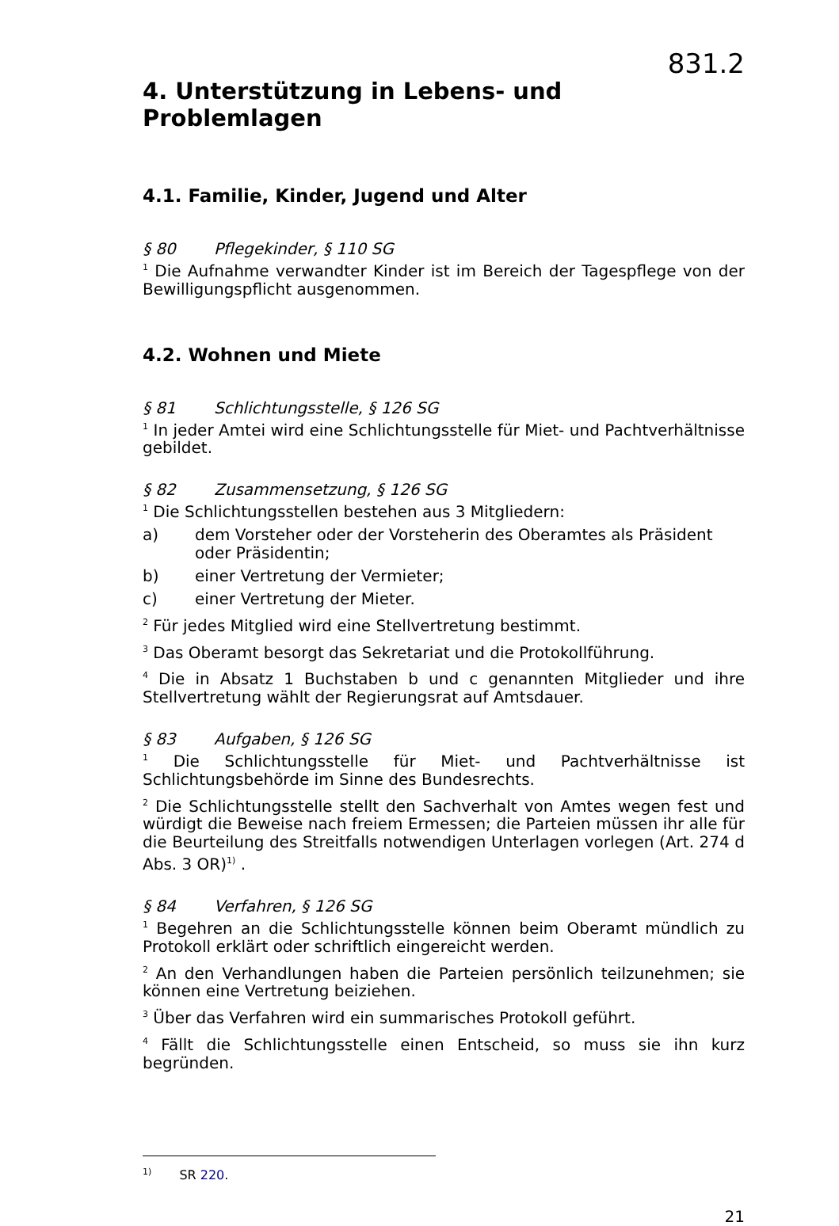831.2
4. Unterstützung in Lebens- und Problemlagen
4.1. Familie, Kinder, Jugend und Alter
§ 80 Pflegekinder, § 110 SG
<sup>1</sup> Die Aufnahme verwandter Kinder ist im Bereich der Tagespflege von der Bewilligungspflicht ausgenommen.
4.2. Wohnen und Miete
§ 81 Schlichtungsstelle, § 126 SG
<sup>1</sup> In jeder Amtei wird eine Schlichtungsstelle für Miet- und Pachtverhältnisse gebildet.
§ 82 Zusammensetzung, § 126 SG
<sup>1</sup> Die Schlichtungsstellen bestehen aus 3 Mitgliedern:
a) dem Vorsteher oder der Vorsteherin des Oberamtes als Präsident oder Präsidentin;
b) einer Vertretung der Vermieter;
c) einer Vertretung der Mieter.
<sup>2</sup> Für jedes Mitglied wird eine Stellvertretung bestimmt.
<sup>3</sup> Das Oberamt besorgt das Sekretariat und die Protokollführung.
<sup>4</sup> Die in Absatz 1 Buchstaben b und c genannten Mitglieder und ihre Stellvertretung wählt der Regierungsrat auf Amtsdauer.
§ 83 Aufgaben, § 126 SG
<sup>1</sup> Die Schlichtungsstelle für Miet- und Pachtverhältnisse ist Schlichtungsbehörde im Sinne des Bundesrechts.
<sup>2</sup> Die Schlichtungsstelle stellt den Sachverhalt von Amtes wegen fest und würdigt die Beweise nach freiem Ermessen; die Parteien müssen ihr alle für die Beurteilung des Streitfalls notwendigen Unterlagen vorlegen (Art. 274 d Abs. 3 OR)<sup>1)</sup> .
§ 84 Verfahren, § 126 SG
<sup>1</sup> Begehren an die Schlichtungsstelle können beim Oberamt mündlich zu Protokoll erklärt oder schriftlich eingereicht werden.
<sup>2</sup> An den Verhandlungen haben die Parteien persönlich teilzunehmen; sie können eine Vertretung beiziehen.
<sup>3</sup> Über das Verfahren wird ein summarisches Protokoll geführt.
<sup>4</sup> Fällt die Schlichtungsstelle einen Entscheid, so muss sie ihn kurz begründen.
<sup>1)</sup> SR 220.
21